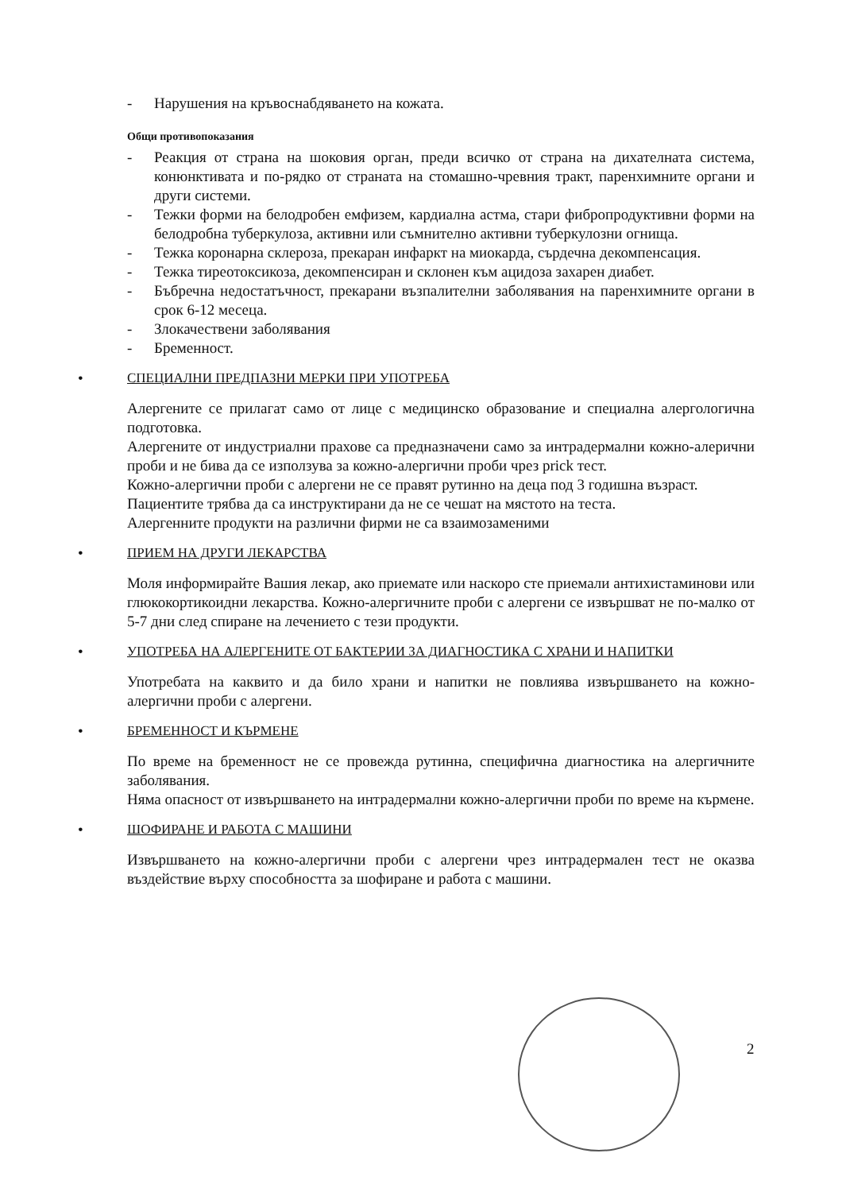- Нарушения на кръвоснабдяването на кожата.
Общи противопоказания
- Реакция от страна на шоковия орган, преди всичко от страна на дихателната система, конюнктивата и по-рядко от страната на стомашно-чревния тракт, паренхимните органи и други системи.
- Тежки форми на белодробен емфизем, кардиална астма, стари фибропродуктивни форми на белодробна туберкулоза, активни или съмнително активни туберкулозни огнища.
- Тежка коронарна склероза, прекаран инфаркт на миокарда, сърдечна декомпенсация.
- Тежка тиреотоксикоза, декомпенсиран и склонен към ацидоза захарен диабет.
- Бъбречна недостатъчност, прекарани възпалителни заболявания на паренхимните органи в срок 6-12 месеца.
- Злокачествени заболявания
- Бременност.
• СПЕЦИАЛНИ ПРЕДПАЗНИ МЕРКИ ПРИ УПОТРЕБА
Алергените се прилагат само от лице с медицинско образование и специална алергологична подготовка.
Алергените от индустриални прахове са предназначени само за интрадермални кожно-алерични проби и не бива да се използува за кожно-алергични проби чрез prick тест.
Кожно-алергични проби с алергени не се правят рутинно на деца под 3 годишна възраст.
Пациентите трябва да са инструктирани да не се чешат на мястото на теста.
Алергенните продукти на различни фирми не са взаимозаменими
• ПРИЕМ НА ДРУГИ ЛЕКАРСТВА
Моля информирайте Вашия лекар, ако приемате или наскоро сте приемали антихистаминови или глюкокортикоидни лекарства. Кожно-алергичните проби с алергени се извършват не по-малко от 5-7 дни след спиране на лечението с тези продукти.
• УПОТРЕБА НА АЛЕРГЕНИТЕ ОТ БАКТЕРИИ ЗА ДИАГНОСТИКА С ХРАНИ И НАПИТКИ
Употребата на каквито и да било храни и напитки не повлиява извършването на кожно-алергични проби с алергени.
• БРЕМЕННОСТ И КЪРМЕНЕ
По време на бременност не се провежда рутинна, специфична диагностика на алергичните заболявания.
Няма опасност от извършването на интрадермални кожно-алергични проби по време на кърмене.
• ШОФИРАНЕ И РАБОТА С МАШИНИ
Извършването на кожно-алергични проби с алергени чрез интрадермален тест не оказва въздействие върху способността за шофиране и работа с машини.
2